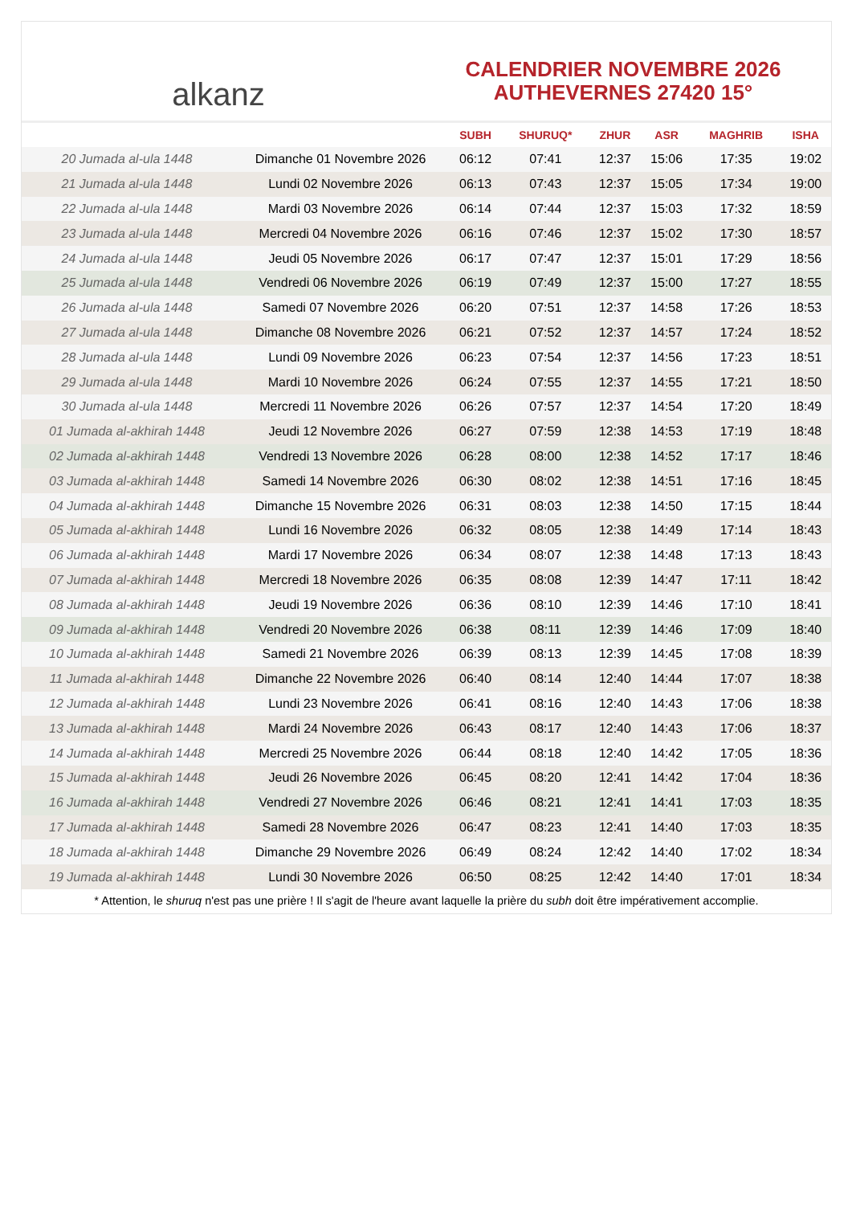alkanz
CALENDRIER NOVEMBRE 2026
AUTHEVERNES 27420 15°
| | | SUBH | SHURUQ* | ZHUR | ASR | MAGHRIB | ISHA |
| --- | --- | --- | --- | --- | --- | --- | --- |
| 20 Jumada al-ula 1448 | Dimanche 01 Novembre 2026 | 06:12 | 07:41 | 12:37 | 15:06 | 17:35 | 19:02 |
| 21 Jumada al-ula 1448 | Lundi 02 Novembre 2026 | 06:13 | 07:43 | 12:37 | 15:05 | 17:34 | 19:00 |
| 22 Jumada al-ula 1448 | Mardi 03 Novembre 2026 | 06:14 | 07:44 | 12:37 | 15:03 | 17:32 | 18:59 |
| 23 Jumada al-ula 1448 | Mercredi 04 Novembre 2026 | 06:16 | 07:46 | 12:37 | 15:02 | 17:30 | 18:57 |
| 24 Jumada al-ula 1448 | Jeudi 05 Novembre 2026 | 06:17 | 07:47 | 12:37 | 15:01 | 17:29 | 18:56 |
| 25 Jumada al-ula 1448 | Vendredi 06 Novembre 2026 | 06:19 | 07:49 | 12:37 | 15:00 | 17:27 | 18:55 |
| 26 Jumada al-ula 1448 | Samedi 07 Novembre 2026 | 06:20 | 07:51 | 12:37 | 14:58 | 17:26 | 18:53 |
| 27 Jumada al-ula 1448 | Dimanche 08 Novembre 2026 | 06:21 | 07:52 | 12:37 | 14:57 | 17:24 | 18:52 |
| 28 Jumada al-ula 1448 | Lundi 09 Novembre 2026 | 06:23 | 07:54 | 12:37 | 14:56 | 17:23 | 18:51 |
| 29 Jumada al-ula 1448 | Mardi 10 Novembre 2026 | 06:24 | 07:55 | 12:37 | 14:55 | 17:21 | 18:50 |
| 30 Jumada al-ula 1448 | Mercredi 11 Novembre 2026 | 06:26 | 07:57 | 12:37 | 14:54 | 17:20 | 18:49 |
| 01 Jumada al-akhirah 1448 | Jeudi 12 Novembre 2026 | 06:27 | 07:59 | 12:38 | 14:53 | 17:19 | 18:48 |
| 02 Jumada al-akhirah 1448 | Vendredi 13 Novembre 2026 | 06:28 | 08:00 | 12:38 | 14:52 | 17:17 | 18:46 |
| 03 Jumada al-akhirah 1448 | Samedi 14 Novembre 2026 | 06:30 | 08:02 | 12:38 | 14:51 | 17:16 | 18:45 |
| 04 Jumada al-akhirah 1448 | Dimanche 15 Novembre 2026 | 06:31 | 08:03 | 12:38 | 14:50 | 17:15 | 18:44 |
| 05 Jumada al-akhirah 1448 | Lundi 16 Novembre 2026 | 06:32 | 08:05 | 12:38 | 14:49 | 17:14 | 18:43 |
| 06 Jumada al-akhirah 1448 | Mardi 17 Novembre 2026 | 06:34 | 08:07 | 12:38 | 14:48 | 17:13 | 18:43 |
| 07 Jumada al-akhirah 1448 | Mercredi 18 Novembre 2026 | 06:35 | 08:08 | 12:39 | 14:47 | 17:11 | 18:42 |
| 08 Jumada al-akhirah 1448 | Jeudi 19 Novembre 2026 | 06:36 | 08:10 | 12:39 | 14:46 | 17:10 | 18:41 |
| 09 Jumada al-akhirah 1448 | Vendredi 20 Novembre 2026 | 06:38 | 08:11 | 12:39 | 14:46 | 17:09 | 18:40 |
| 10 Jumada al-akhirah 1448 | Samedi 21 Novembre 2026 | 06:39 | 08:13 | 12:39 | 14:45 | 17:08 | 18:39 |
| 11 Jumada al-akhirah 1448 | Dimanche 22 Novembre 2026 | 06:40 | 08:14 | 12:40 | 14:44 | 17:07 | 18:38 |
| 12 Jumada al-akhirah 1448 | Lundi 23 Novembre 2026 | 06:41 | 08:16 | 12:40 | 14:43 | 17:06 | 18:38 |
| 13 Jumada al-akhirah 1448 | Mardi 24 Novembre 2026 | 06:43 | 08:17 | 12:40 | 14:43 | 17:06 | 18:37 |
| 14 Jumada al-akhirah 1448 | Mercredi 25 Novembre 2026 | 06:44 | 08:18 | 12:40 | 14:42 | 17:05 | 18:36 |
| 15 Jumada al-akhirah 1448 | Jeudi 26 Novembre 2026 | 06:45 | 08:20 | 12:41 | 14:42 | 17:04 | 18:36 |
| 16 Jumada al-akhirah 1448 | Vendredi 27 Novembre 2026 | 06:46 | 08:21 | 12:41 | 14:41 | 17:03 | 18:35 |
| 17 Jumada al-akhirah 1448 | Samedi 28 Novembre 2026 | 06:47 | 08:23 | 12:41 | 14:40 | 17:03 | 18:35 |
| 18 Jumada al-akhirah 1448 | Dimanche 29 Novembre 2026 | 06:49 | 08:24 | 12:42 | 14:40 | 17:02 | 18:34 |
| 19 Jumada al-akhirah 1448 | Lundi 30 Novembre 2026 | 06:50 | 08:25 | 12:42 | 14:40 | 17:01 | 18:34 |
* Attention, le shuruq n'est pas une prière ! Il s'agit de l'heure avant laquelle la prière du subh doit être impérativement accomplie.